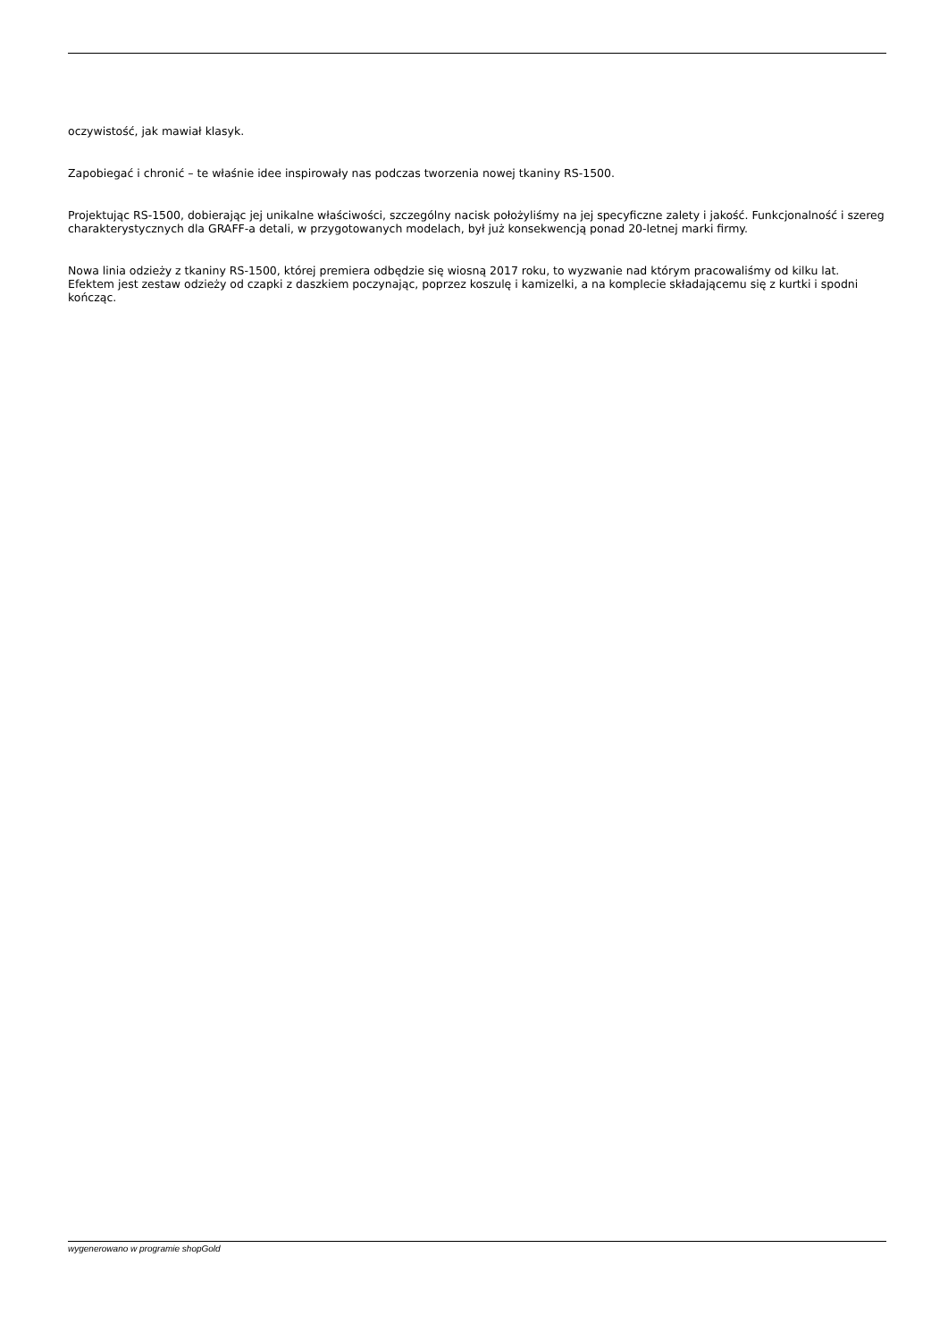oczywistość, jak mawiał klasyk.
Zapobiegać i chronić – te właśnie idee inspirowały nas podczas tworzenia nowej tkaniny RS-1500.
Projektując RS-1500, dobierając jej unikalne właściwości, szczególny nacisk położyliśmy na jej specyficzne zalety i jakość. Funkcjonalność i szereg charakterystycznych dla GRAFF-a detali, w przygotowanych modelach, był już konsekwencją ponad 20-letnej marki firmy.
Nowa linia odzieży z tkaniny RS-1500, której premiera odbędzie się wiosną 2017 roku, to wyzwanie nad którym pracowaliśmy od kilku lat. Efektem jest zestaw odzieży od czapki z daszkiem poczynając, poprzez koszulę i kamizelki, a na komplecie składającemu się z kurtki i spodni kończąc.
wygenerowano w programie shopGold